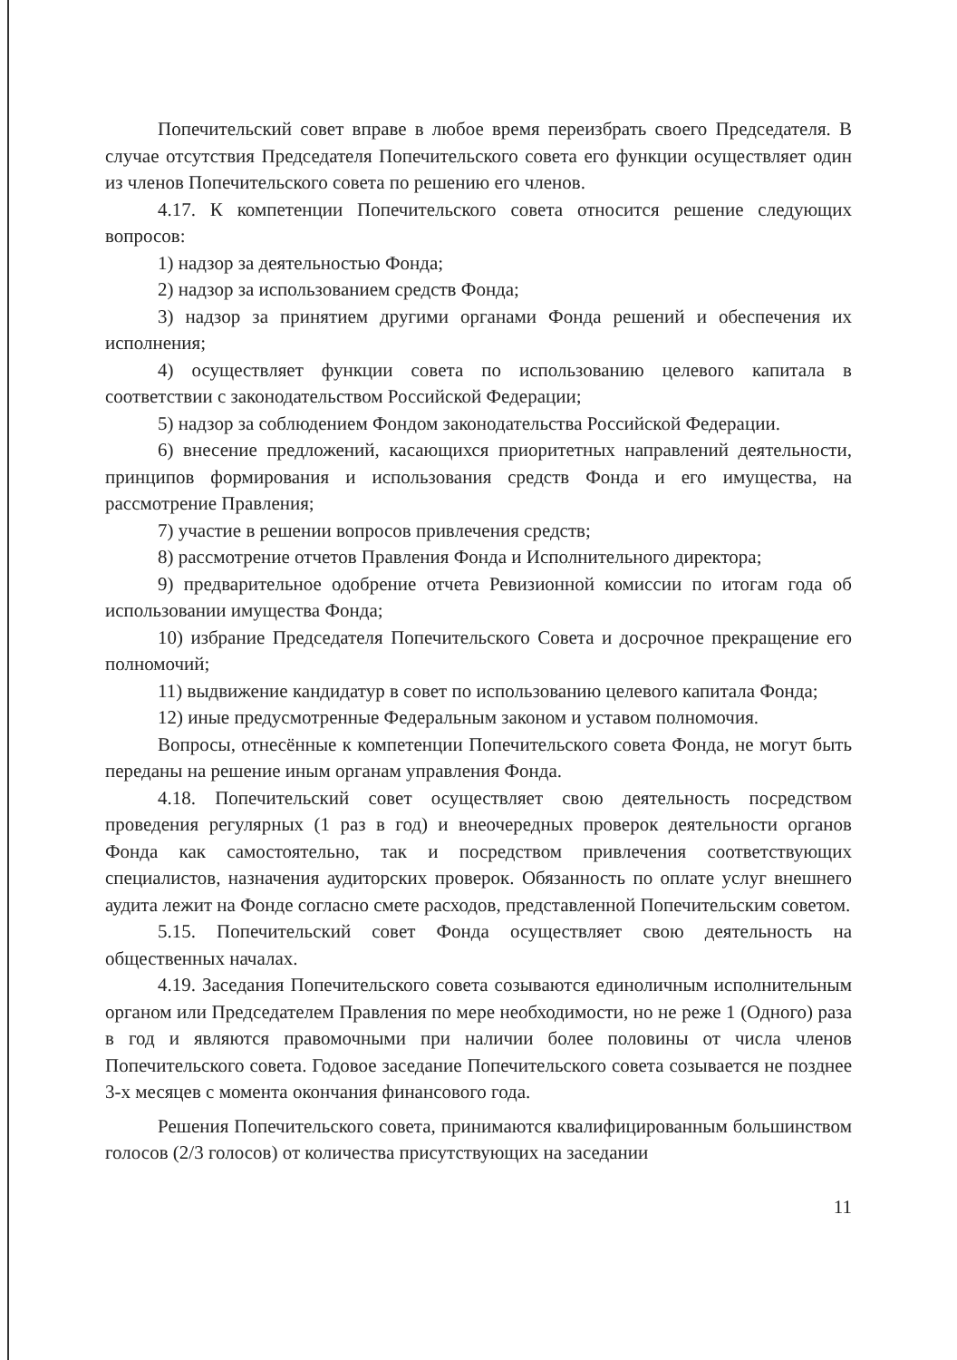Попечительский совет вправе в любое время переизбрать своего Председателя. В случае отсутствия Председателя Попечительского совета его функции осуществляет один из членов Попечительского совета по решению его членов.
4.17. К компетенции Попечительского совета относится решение следующих вопросов:
1) надзор за деятельностью Фонда;
2) надзор за использованием средств Фонда;
3) надзор за принятием другими органами Фонда решений и обеспечения их исполнения;
4) осуществляет функции совета по использованию целевого капитала в соответствии с законодательством Российской Федерации;
5) надзор за соблюдением Фондом законодательства Российской Федерации.
6) внесение предложений, касающихся приоритетных направлений деятельности, принципов формирования и использования средств Фонда и его имущества, на рассмотрение Правления;
7) участие в решении вопросов привлечения средств;
8) рассмотрение отчетов Правления Фонда и Исполнительного директора;
9) предварительное одобрение отчета Ревизионной комиссии по итогам года об использовании имущества Фонда;
10) избрание Председателя Попечительского Совета и досрочное прекращение его полномочий;
11) выдвижение кандидатур в совет по использованию целевого капитала Фонда;
12) иные предусмотренные Федеральным законом и уставом полномочия.
Вопросы, отнесённые к компетенции Попечительского совета Фонда, не могут быть переданы на решение иным органам управления Фонда.
4.18. Попечительский совет осуществляет свою деятельность посредством проведения регулярных (1 раз в год) и внеочередных проверок деятельности органов Фонда как самостоятельно, так и посредством привлечения соответствующих специалистов, назначения аудиторских проверок. Обязанность по оплате услуг внешнего аудита лежит на Фонде согласно смете расходов, представленной Попечительским советом.
5.15. Попечительский совет Фонда осуществляет свою деятельность на общественных началах.
4.19. Заседания Попечительского совета созываются единоличным исполнительным органом или Председателем Правления по мере необходимости, но не реже 1 (Одного) раза в год и являются правомочными при наличии более половины от числа членов Попечительского совета. Годовое заседание Попечительского совета созывается не позднее 3-х месяцев с момента окончания финансового года.
Решения Попечительского совета, принимаются квалифицированным большинством голосов (2/3 голосов) от количества присутствующих на заседании
11